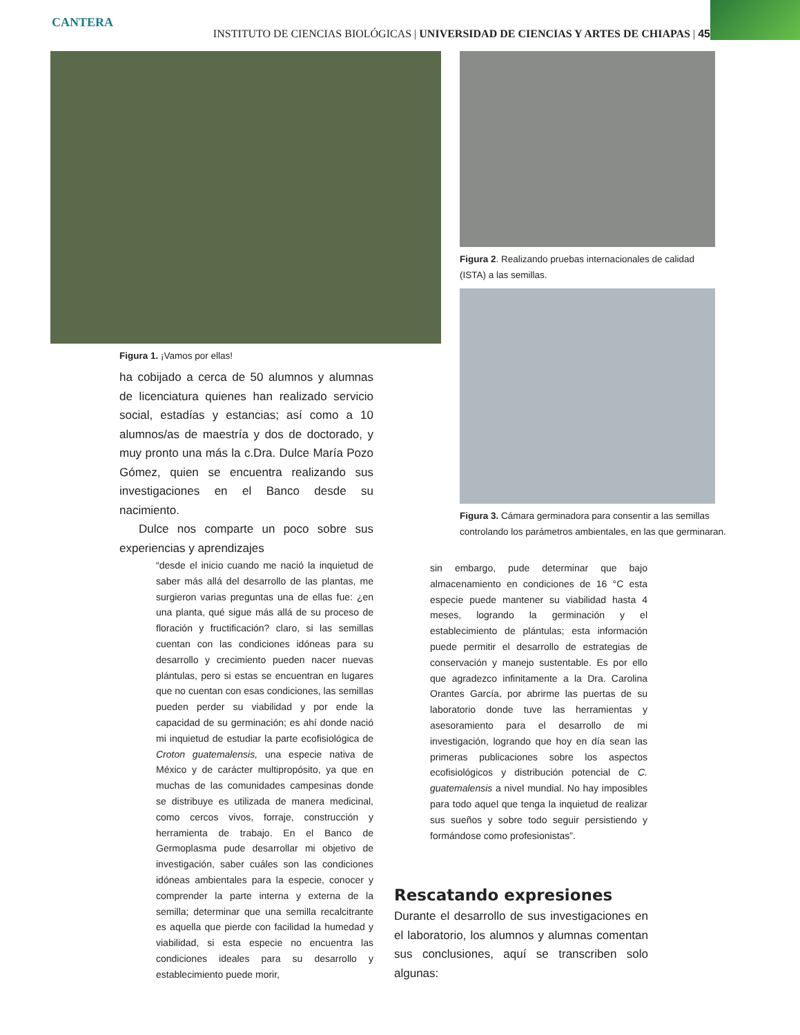CANTERA
INSTITUTO DE CIENCIAS BIOLÓGICAS | UNIVERSIDAD DE CIENCIAS Y ARTES DE CHIAPAS | 45
Figura 1. ¡Vamos por ellas!
ha cobijado a cerca de 50 alumnos y alumnas de licenciatura quienes han realizado servicio social, estadías y estancias; así como a 10 alumnos/as de maestría y dos de doctorado, y muy pronto una más la c.Dra. Dulce María Pozo Gómez, quien se encuentra realizando sus investigaciones en el Banco desde su nacimiento.
Dulce nos comparte un poco sobre sus experiencias y aprendizajes
“desde el inicio cuando me nació la inquietud de saber más allá del desarrollo de las plantas, me surgieron varias preguntas una de ellas fue: ¿en una planta, qué sigue más allá de su proceso de floración y fructificación? claro, si las semillas cuentan con las condiciones idóneas para su desarrollo y crecimiento pueden nacer nuevas plántulas, pero si estas se encuentran en lugares que no cuentan con esas condiciones, las semillas pueden perder su viabilidad y por ende la capacidad de su germinación; es ahí donde nació mi inquietud de estudiar la parte ecofisiológica de Croton guatemalensis, una especie nativa de México y de carácter multipropósito, ya que en muchas de las comunidades campesinas donde se distribuye es utilizada de manera medicinal, como cercos vivos, forraje, construcción y herramienta de trabajo. En el Banco de Germoplasma pude desarrollar mi objetivo de investigación, saber cuáles son las condiciones idóneas ambientales para la especie, conocer y comprender la parte interna y externa de la semilla; determinar que una semilla recalcitrante es aquella que pierde con facilidad la humedad y viabilidad, si esta especie no encuentra las condiciones ideales para su desarrollo y establecimiento puede morir,
Figura 2. Realizando pruebas internacionales de calidad (ISTA) a las semillas.
Figura 3. Cámara germinadora para consentir a las semillas controlando los parámetros ambientales, en las que germinaran.
sin embargo, pude determinar que bajo almacenamiento en condiciones de 16 °C esta especie puede mantener su viabilidad hasta 4 meses, logrando la germinación y el establecimiento de plántulas; esta información puede permitir el desarrollo de estrategias de conservación y manejo sustentable. Es por ello que agradezco infinitamente a la Dra. Carolina Orantes García, por abrirme las puertas de su laboratorio donde tuve las herramientas y asesoramiento para el desarrollo de mi investigación, logrando que hoy en día sean las primeras publicaciones sobre los aspectos ecofisiológicos y distribución potencial de C. guatemalensis a nivel mundial. No hay imposibles para todo aquel que tenga la inquietud de realizar sus sueños y sobre todo seguir persistiendo y formándose como profesionistas”.
Rescatando expresiones
Durante el desarrollo de sus investigaciones en el laboratorio, los alumnos y alumnas comentan sus conclusiones, aquí se transcriben solo algunas: